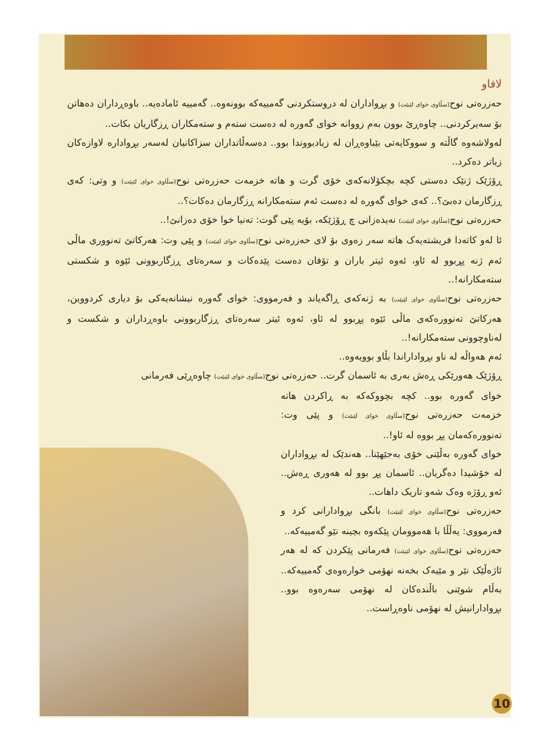لافاو
حەزرەتی نوح(سڵاوی خوای لێبێت) و بڕواداران لە دروستکردنی گەمییەکە بوونەوە.. گەمییە ئامادەیە.. باوەڕداران دەهاتن بۆ سەیرکردنی.. چاوەڕێ بوون بەم زووانە خوای گەورە لە دەست ستەم و ستەمکاران ڕزگاریان بکات..
لەولاشەوە گاڵتە و سووکایەتی بێباوەڕان لە زیادبووندا بوو.. دەسەڵاتداران سزاکانیان لەسەر بڕوادارە لاوازەکان زیاتر دەکرد..
ڕۆژێک ژنێک دەستی کچە بچکۆلانەکەی خۆی گرت و هاتە خزمەت حەزرەتی نوح(سڵاوی خوای لێبێت) و وتی: کەی ڕزگارمان دەبێ؟.. کەی خوای گەورە لە دەست ئەم ستەمکارانە ڕزگارمان دەکات؟..
حەزرەتی نوح(سڵاوی خوای لێبێت) نەیدەزانی چ ڕۆژێکە، بۆیە پێی گوت: تەنیا خوا خۆی دەزانێ!..
ئا لەو کاتەدا فریشتەیەک هاتە سەر زەوی بۆ لای حەزرەتی نوح(سڵاوی خوای لێبێت) و پێی وت: هەرکاتێ تەنووری ماڵی ئەم ژنە پڕبوو لە ئاو، ئەوە ئیتر باران و تۆفان دەست پێدەکات و سەرەتای ڕزگاربوونی ئێوە و شکستی ستەمکارانە!..
حەزرەتی نوح(سڵاوی خوای لێبێت) بە ژنەکەی ڕاگەیاند و فەرمووی: خوای گەورە نیشانەیەکی بۆ دیاری کردووین، هەرکاتێ تەنوورەکەی ماڵی ئێوە پڕبوو لە ئاو، ئەوە ئیتر سەرەتای ڕزگاربوونی باوەڕداران و شکست و لەناوچوونی ستەمکارانە!..
ئەم هەواڵە لە ناو بڕواداراندا بڵاو بوویەوە..
ڕۆژێک هەورێکی ڕەش بەری بە ئاسمان گرت.. حەزرەتی نوح(سڵاوی خوای لێبێت) چاوەڕێی فەرمانی
خوای گەورە بوو.. کچە بچووکەکە بە ڕاکردن هاتە خزمەت حەزرەتی نوح(سڵاوی خوای لێبێت) و پێی وت: تەنوورەکەمان پڕ بووە لە ئاو!..
خوای گەورە بەڵێنی خۆی بەجێهێنا.. هەندێک لە بڕواداران لە خۆشیدا دەگریان.. ئاسمان پڕ بوو لە هەوری ڕەش.. ئەو ڕۆژە وەک شەو تاریک داهات..
حەزرەتی نوح(سڵاوی خوای لێبێت) بانگی بڕوادارانی کرد و فەرمووی: یەڵڵا با هەموومان پێکەوە بچینە نێو گەمییەکە..
حەزرەتی نوح(سڵاوی خوای لێبێت) فەرمانی پێکردن کە لە هەر ئاژەڵێک نێر و مێیەک بخەنە نهۆمی خوارەوەی گەمییەکە.. بەڵام شوێنی باڵندەکان لە نهۆمی سەرەوە بوو.. بڕوادارانیش لە نهۆمی ناوەڕاست..
10